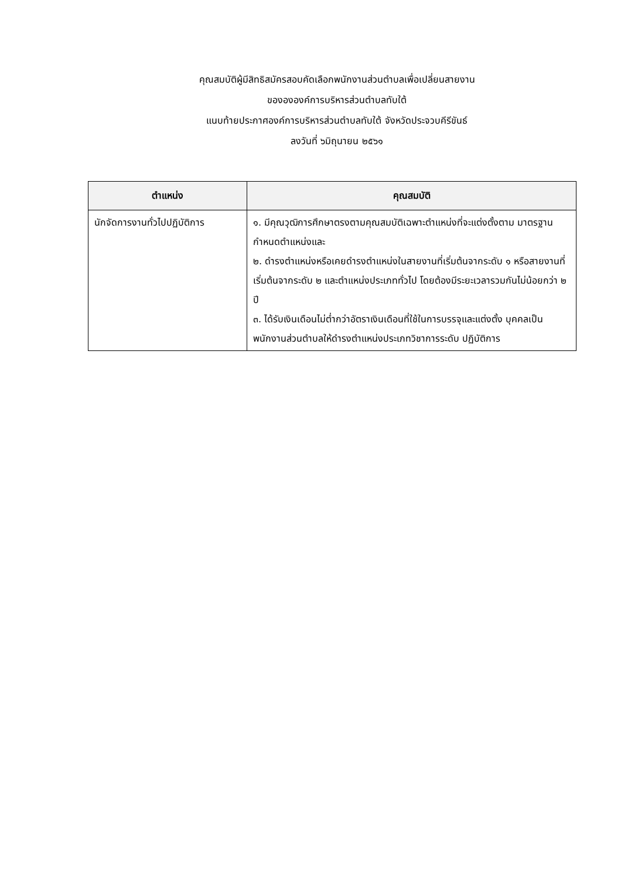คุณสมบัติผู้มีสิทธิสมัครสอบคัดเลือกพนักงานส่วนตำบลเพื่อเปลี่ยนสายงาน
ของององค์การบริหารส่วนตำบลทับใต้
แนบท้ายประกาศองค์การบริหารส่วนตำบลทับใต้ จังหวัดประจวบคีรีขันธ์
ลงวันที่ ๖มิถุนายน ๒๕๖๑
| ตำแหน่ง | คุณสมบัติ |
| --- | --- |
| นักจัดการงานทั่วไปปฏิบัติการ | ๑. มีคุณวุฒิการศึกษาตรงตามคุณสมบัติเฉพาะตำแหน่งที่จะแต่งตั้งตาม มาตรฐานกำหนดตำแหน่งและ ๒. ดำรงตำแหน่งหรือเคยดำรงตำแหน่งในสายงานที่เริ่มต้นจากระดับ ๑ หรือสายงานที่เริ่มต้นจากระดับ ๒ และตำแหน่งประเภททั่วไป โดยต้องมีระยะเวลารวมกันไม่น้อยกว่า ๒ ปี ๓. ได้รับเงินเดือนไม่ต่ำกว่าอัตราเงินเดือนที่ใช้ในการบรรจุและแต่งตั้ง บุคคลเป็นพนักงานส่วนตำบลให้ดำรงตำแหน่งประเภทวิชาการระดับ ปฏิบัติการ |